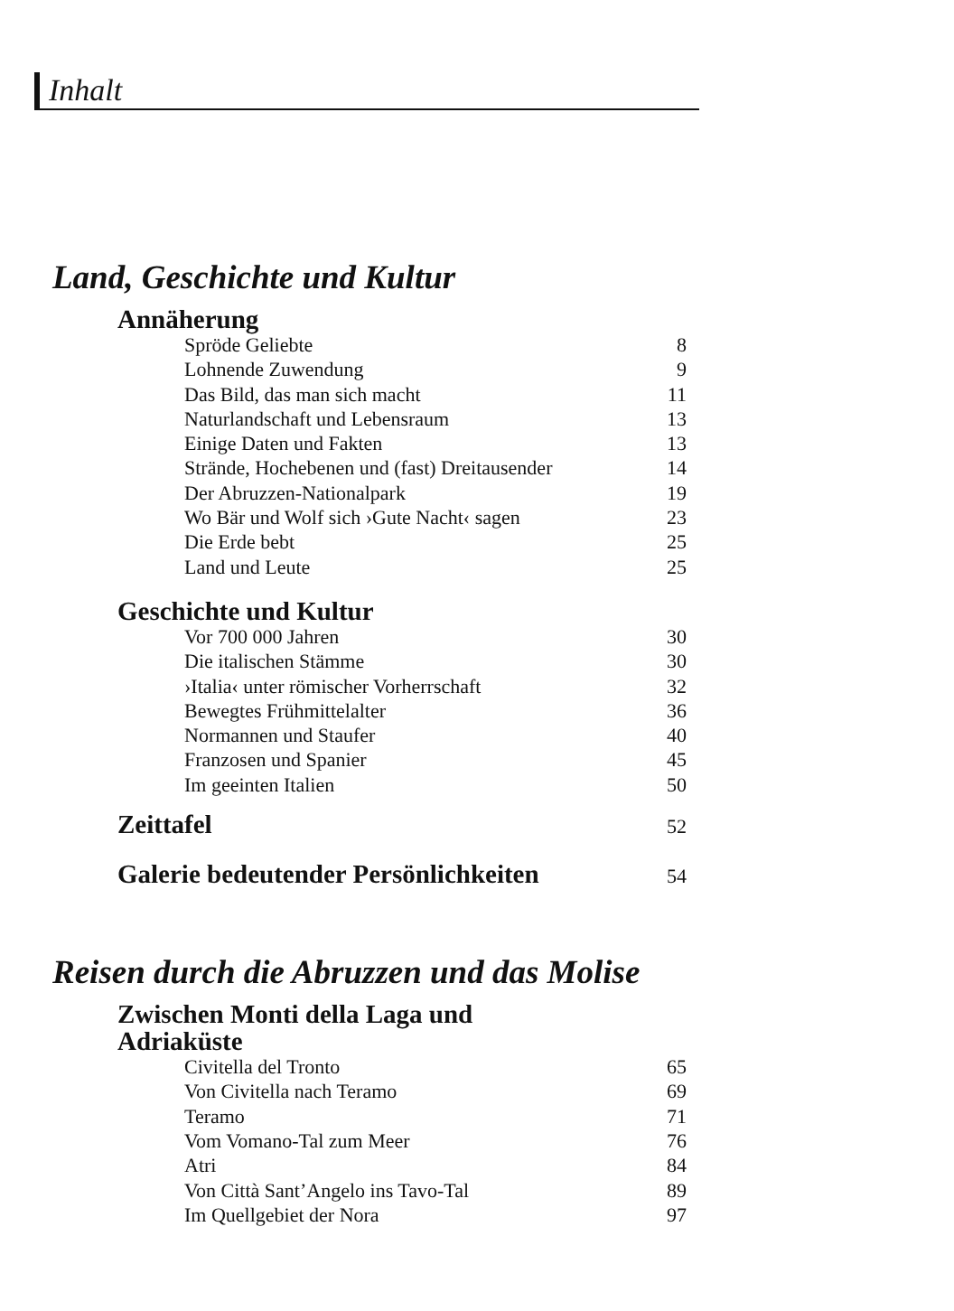Inhalt
Land, Geschichte und Kultur
Annäherung
Spröde Geliebte 8
Lohnende Zuwendung 9
Das Bild, das man sich macht 11
Naturlandschaft und Lebensraum 13
Einige Daten und Fakten 13
Strände, Hochebenen und (fast) Dreitausender 14
Der Abruzzen-Nationalpark 19
Wo Bär und Wolf sich ›Gute Nacht‹ sagen 23
Die Erde bebt 25
Land und Leute 25
Geschichte und Kultur
Vor 700 000 Jahren 30
Die italischen Stämme 30
›Italia‹ unter römischer Vorherrschaft 32
Bewegtes Frühmittelalter 36
Normannen und Staufer 40
Franzosen und Spanier 45
Im geeinten Italien 50
Zeittafel 52
Galerie bedeutender Persönlichkeiten 54
Reisen durch die Abruzzen und das Molise
Zwischen Monti della Laga und
Adriaküste
Civitella del Tronto 65
Von Civitella nach Teramo 69
Teramo 71
Vom Vomano-Tal zum Meer 76
Atri 84
Von Città Sant’Angelo ins Tavo-Tal 89
Im Quellgebiet der Nora 97